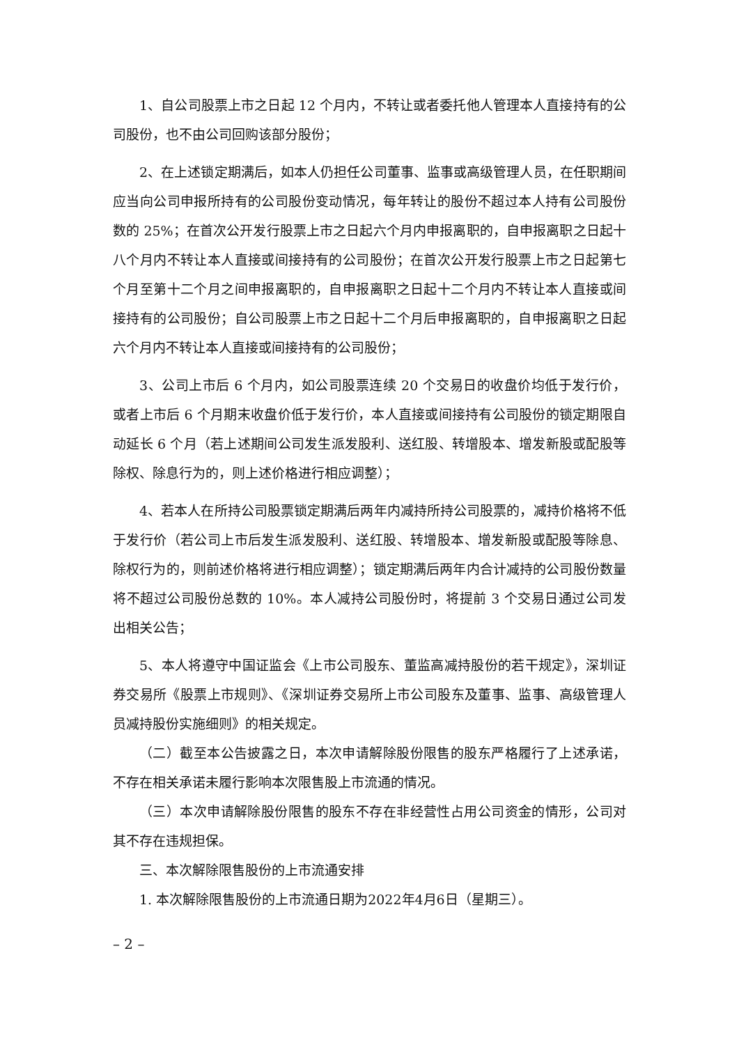1、自公司股票上市之日起 12 个月内，不转让或者委托他人管理本人直接持有的公司股份，也不由公司回购该部分股份；
2、在上述锁定期满后，如本人仍担任公司董事、监事或高级管理人员，在任职期间应当向公司申报所持有的公司股份变动情况，每年转让的股份不超过本人持有公司股份数的 25%；在首次公开发行股票上市之日起六个月内申报离职的，自申报离职之日起十八个月内不转让本人直接或间接持有的公司股份；在首次公开发行股票上市之日起第七个月至第十二个月之间申报离职的，自申报离职之日起十二个月内不转让本人直接或间接持有的公司股份；自公司股票上市之日起十二个月后申报离职的，自申报离职之日起六个月内不转让本人直接或间接持有的公司股份；
3、公司上市后 6 个月内，如公司股票连续 20 个交易日的收盘价均低于发行价，或者上市后 6 个月期末收盘价低于发行价，本人直接或间接持有公司股份的锁定期限自动延长 6 个月（若上述期间公司发生派发股利、送红股、转增股本、增发新股或配股等除权、除息行为的，则上述价格进行相应调整）；
4、若本人在所持公司股票锁定期满后两年内减持所持公司股票的，减持价格将不低于发行价（若公司上市后发生派发股利、送红股、转增股本、增发新股或配股等除息、除权行为的，则前述价格将进行相应调整）；锁定期满后两年内合计减持的公司股份数量将不超过公司股份总数的 10%。本人减持公司股份时，将提前 3 个交易日通过公司发出相关公告；
5、本人将遵守中国证监会《上市公司股东、董监高减持股份的若干规定》，深圳证券交易所《股票上市规则》、《深圳证券交易所上市公司股东及董事、监事、高级管理人员减持股份实施细则》的相关规定。
（二）截至本公告披露之日，本次申请解除股份限售的股东严格履行了上述承诺，不存在相关承诺未履行影响本次限售股上市流通的情况。
（三）本次申请解除股份限售的股东不存在非经营性占用公司资金的情形，公司对其不存在违规担保。
三、本次解除限售股份的上市流通安排
1. 本次解除限售股份的上市流通日期为2022年4月6日（星期三）。
– 2 –